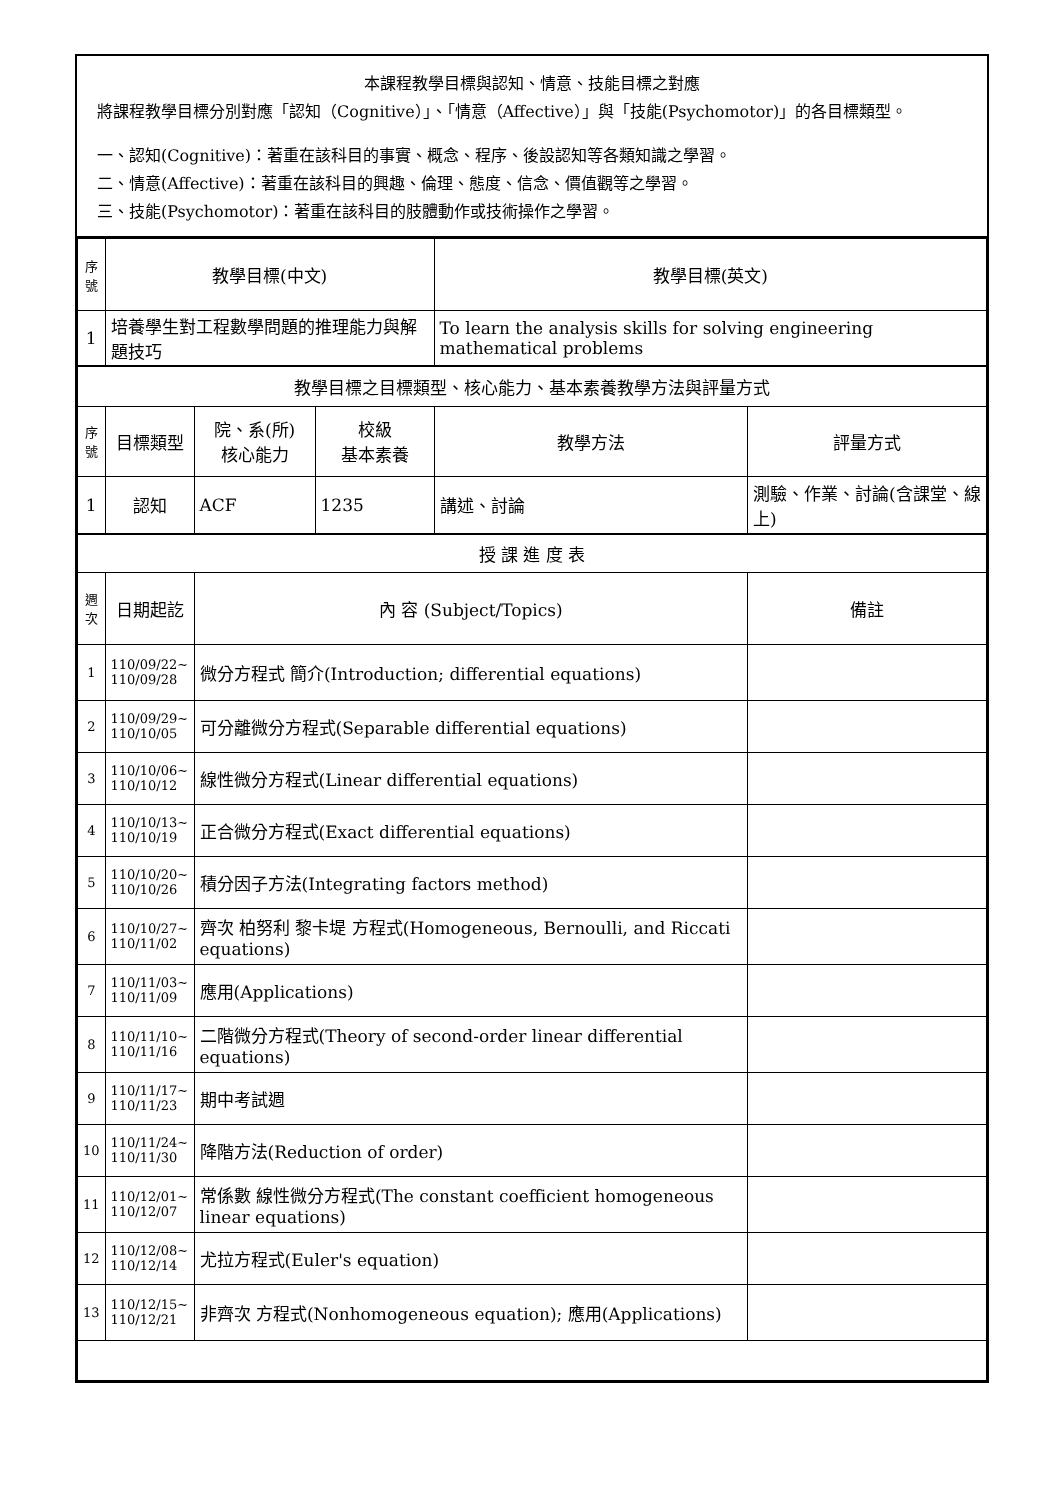本課程教學目標與認知、情意、技能目標之對應
將課程教學目標分別對應「認知（Cognitive）」、「情意（Affective）」與「技能(Psychomotor)」的各目標類型。
一、認知(Cognitive)：著重在該科目的事實、概念、程序、後設認知等各類知識之學習。
二、情意(Affective)：著重在該科目的興趣、倫理、態度、信念、價值觀等之學習。
三、技能(Psychomotor)：著重在該科目的肢體動作或技術操作之學習。
| 序號 | 教學目標(中文) | | | 教學目標(英文) | |
| --- | --- | --- | --- | --- | --- |
| 1 | 培養學生對工程數學問題的推理能力與解題技巧 | | | To learn the analysis skills for solving engineering mathematical problems | |
| 教學目標之目標類型、核心能力、基本素養教學方法與評量方式 | | | | | |
| 序號 | 目標類型 | 院、系(所) 核心能力 | 校級 基本素養 | 教學方法 | 評量方式 |
| 1 | 認知 | ACF | 1235 | 講述、討論 | 測驗、作業、討論(含課堂、線上) |
| 授 課 進 度 表 | | | | | |
| 週次 | 日期起訖 | 內 容 (Subject/Topics) | | | 備註 |
| 1 | 110/09/22~ 110/09/28 | 微分方程式 簡介(Introduction; differential equations) | | | |
| 2 | 110/09/29~ 110/10/05 | 可分離微分方程式(Separable differential equations) | | | |
| 3 | 110/10/06~ 110/10/12 | 線性微分方程式(Linear differential equations) | | | |
| 4 | 110/10/13~ 110/10/19 | 正合微分方程式(Exact differential equations) | | | |
| 5 | 110/10/20~ 110/10/26 | 積分因子方法(Integrating factors method) | | | |
| 6 | 110/10/27~ 110/11/02 | 齊次 柏努利 黎卡堤 方程式(Homogeneous, Bernoulli, and Riccati equations) | | | |
| 7 | 110/11/03~ 110/11/09 | 應用(Applications) | | | |
| 8 | 110/11/10~ 110/11/16 | 二階微分方程式(Theory of second-order linear differential equations) | | | |
| 9 | 110/11/17~ 110/11/23 | 期中考試週 | | | |
| 10 | 110/11/24~ 110/11/30 | 降階方法(Reduction of order) | | | |
| 11 | 110/12/01~ 110/12/07 | 常係數 線性微分方程式(The constant coefficient homogeneous linear equations) | | | |
| 12 | 110/12/08~ 110/12/14 | 尤拉方程式(Euler's equation) | | | |
| 13 | 110/12/15~ 110/12/21 | 非齊次 方程式(Nonhomogeneous equation); 應用(Applications) | | | |